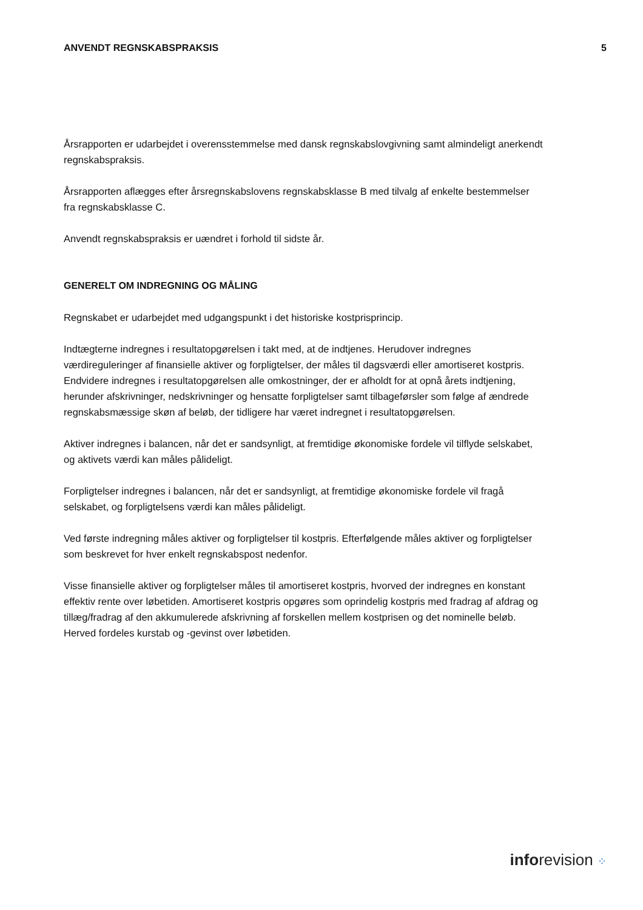ANVENDT REGNSKABSPRAKSIS 5
Årsrapporten er udarbejdet i overensstemmelse med dansk regnskabslovgivning samt almindeligt anerkendt regnskabspraksis.
Årsrapporten aflægges efter årsregnskabslovens regnskabsklasse B med tilvalg af enkelte bestemmelser fra regnskabsklasse C.
Anvendt regnskabspraksis er uændret i forhold til sidste år.
GENERELT OM INDREGNING OG MÅLING
Regnskabet er udarbejdet med udgangspunkt i det historiske kostprisprincip.
Indtægterne indregnes i resultatopgørelsen i takt med, at de indtjenes. Herudover indregnes værdireguleringer af finansielle aktiver og forpligtelser, der måles til dagsværdi eller amortiseret kostpris. Endvidere indregnes i resultatopgørelsen alle omkostninger, der er afholdt for at opnå årets indtjening, herunder afskrivninger, nedskrivninger og hensatte forpligtelser samt tilbageførsler som følge af ændrede regnskabsmæssige skøn af beløb, der tidligere har været indregnet i resultatopgørelsen.
Aktiver indregnes i balancen, når det er sandsynligt, at fremtidige økonomiske fordele vil tilflyde selskabet, og aktivets værdi kan måles pålideligt.
Forpligtelser indregnes i balancen, når det er sandsynligt, at fremtidige økonomiske fordele vil fragå selskabet, og forpligtelsens værdi kan måles pålideligt.
Ved første indregning måles aktiver og forpligtelser til kostpris. Efterfølgende måles aktiver og forpligtelser som beskrevet for hver enkelt regnskabspost nedenfor.
Visse finansielle aktiver og forpligtelser måles til amortiseret kostpris, hvorved der indregnes en konstant effektiv rente over løbetiden. Amortiseret kostpris opgøres som oprindelig kostpris med fradrag af afdrag og tillæg/fradrag af den akkumulerede afskrivning af forskellen mellem kostprisen og det nominelle beløb. Herved fordeles kurstab og -gevinst over løbetiden.
inforevision ⁘